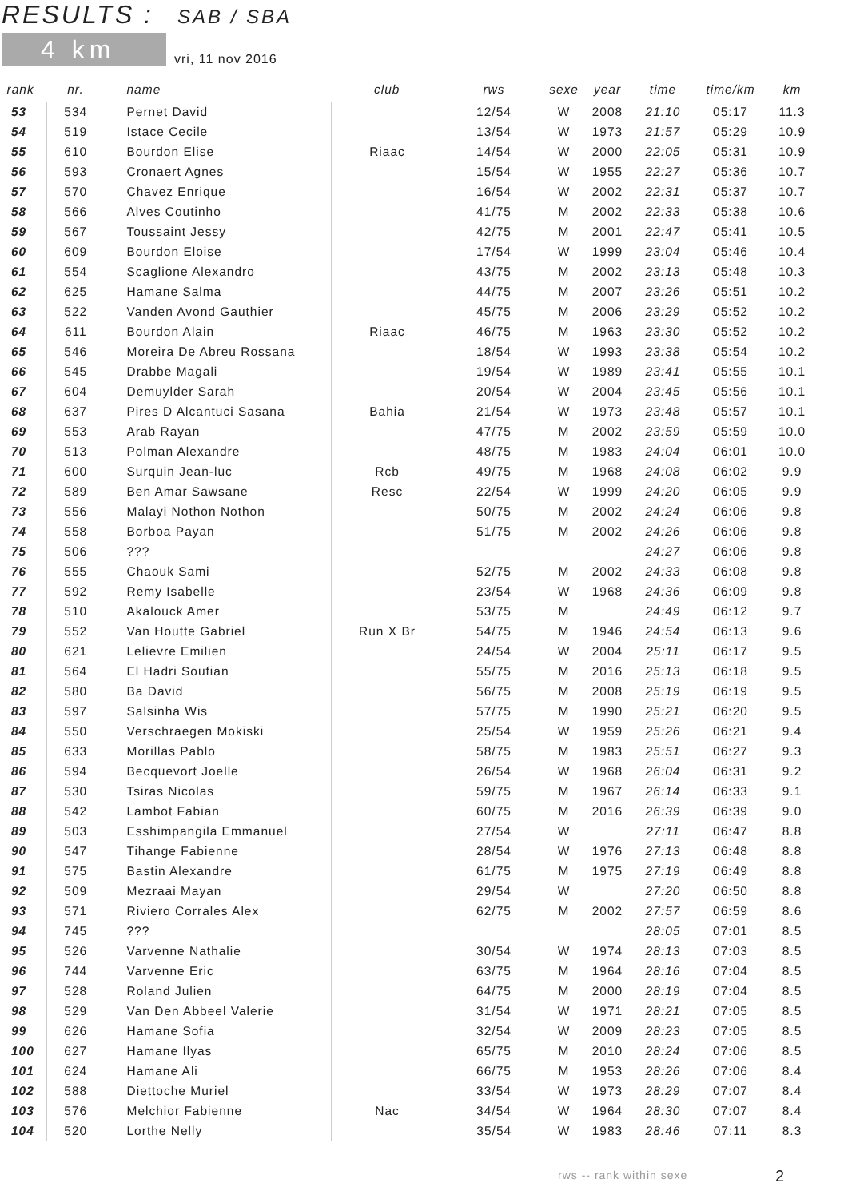RESULTS : SAB / SBA
4 km
vri, 11 nov 2016
| rank | nr. | name | club | rws | sexe | year | time | time/km | km |
| --- | --- | --- | --- | --- | --- | --- | --- | --- | --- |
| 53 | 534 | Pernet David | | 12/54 | W | 2008 | 21:10 | 05:17 | 11.3 |
| 54 | 519 | Istace Cecile | | 13/54 | W | 1973 | 21:57 | 05:29 | 10.9 |
| 55 | 610 | Bourdon Elise | Riaac | 14/54 | W | 2000 | 22:05 | 05:31 | 10.9 |
| 56 | 593 | Cronaert Agnes | | 15/54 | W | 1955 | 22:27 | 05:36 | 10.7 |
| 57 | 570 | Chavez Enrique | | 16/54 | W | 2002 | 22:31 | 05:37 | 10.7 |
| 58 | 566 | Alves Coutinho | | 41/75 | M | 2002 | 22:33 | 05:38 | 10.6 |
| 59 | 567 | Toussaint Jessy | | 42/75 | M | 2001 | 22:47 | 05:41 | 10.5 |
| 60 | 609 | Bourdon Eloise | | 17/54 | W | 1999 | 23:04 | 05:46 | 10.4 |
| 61 | 554 | Scaglione Alexandro | | 43/75 | M | 2002 | 23:13 | 05:48 | 10.3 |
| 62 | 625 | Hamane Salma | | 44/75 | M | 2007 | 23:26 | 05:51 | 10.2 |
| 63 | 522 | Vanden Avond Gauthier | | 45/75 | M | 2006 | 23:29 | 05:52 | 10.2 |
| 64 | 611 | Bourdon Alain | Riaac | 46/75 | M | 1963 | 23:30 | 05:52 | 10.2 |
| 65 | 546 | Moreira De Abreu Rossana | | 18/54 | W | 1993 | 23:38 | 05:54 | 10.2 |
| 66 | 545 | Drabbe Magali | | 19/54 | W | 1989 | 23:41 | 05:55 | 10.1 |
| 67 | 604 | Demuylder Sarah | | 20/54 | W | 2004 | 23:45 | 05:56 | 10.1 |
| 68 | 637 | Pires D Alcantuci Sasana | Bahia | 21/54 | W | 1973 | 23:48 | 05:57 | 10.1 |
| 69 | 553 | Arab Rayan | | 47/75 | M | 2002 | 23:59 | 05:59 | 10.0 |
| 70 | 513 | Polman Alexandre | | 48/75 | M | 1983 | 24:04 | 06:01 | 10.0 |
| 71 | 600 | Surquin Jean-luc | Rcb | 49/75 | M | 1968 | 24:08 | 06:02 | 9.9 |
| 72 | 589 | Ben Amar Sawsane | Resc | 22/54 | W | 1999 | 24:20 | 06:05 | 9.9 |
| 73 | 556 | Malayi Nothon Nothon | | 50/75 | M | 2002 | 24:24 | 06:06 | 9.8 |
| 74 | 558 | Borboa Payan | | 51/75 | M | 2002 | 24:26 | 06:06 | 9.8 |
| 75 | 506 | ??? | | | | | 24:27 | 06:06 | 9.8 |
| 76 | 555 | Chaouk Sami | | 52/75 | M | 2002 | 24:33 | 06:08 | 9.8 |
| 77 | 592 | Remy Isabelle | | 23/54 | W | 1968 | 24:36 | 06:09 | 9.8 |
| 78 | 510 | Akalouck Amer | | 53/75 | M | | 24:49 | 06:12 | 9.7 |
| 79 | 552 | Van Houtte Gabriel | Run X Br | 54/75 | M | 1946 | 24:54 | 06:13 | 9.6 |
| 80 | 621 | Lelievre Emilien | | 24/54 | W | 2004 | 25:11 | 06:17 | 9.5 |
| 81 | 564 | El Hadri Soufian | | 55/75 | M | 2016 | 25:13 | 06:18 | 9.5 |
| 82 | 580 | Ba David | | 56/75 | M | 2008 | 25:19 | 06:19 | 9.5 |
| 83 | 597 | Salsinha Wis | | 57/75 | M | 1990 | 25:21 | 06:20 | 9.5 |
| 84 | 550 | Verschraegen Mokiski | | 25/54 | W | 1959 | 25:26 | 06:21 | 9.4 |
| 85 | 633 | Morillas Pablo | | 58/75 | M | 1983 | 25:51 | 06:27 | 9.3 |
| 86 | 594 | Becquevort Joelle | | 26/54 | W | 1968 | 26:04 | 06:31 | 9.2 |
| 87 | 530 | Tsiras Nicolas | | 59/75 | M | 1967 | 26:14 | 06:33 | 9.1 |
| 88 | 542 | Lambot Fabian | | 60/75 | M | 2016 | 26:39 | 06:39 | 9.0 |
| 89 | 503 | Esshimpangila Emmanuel | | 27/54 | W | | 27:11 | 06:47 | 8.8 |
| 90 | 547 | Tihange Fabienne | | 28/54 | W | 1976 | 27:13 | 06:48 | 8.8 |
| 91 | 575 | Bastin Alexandre | | 61/75 | M | 1975 | 27:19 | 06:49 | 8.8 |
| 92 | 509 | Mezraai Mayan | | 29/54 | W | | 27:20 | 06:50 | 8.8 |
| 93 | 571 | Riviero Corrales Alex | | 62/75 | M | 2002 | 27:57 | 06:59 | 8.6 |
| 94 | 745 | ??? | | | | | 28:05 | 07:01 | 8.5 |
| 95 | 526 | Varvenne Nathalie | | 30/54 | W | 1974 | 28:13 | 07:03 | 8.5 |
| 96 | 744 | Varvenne Eric | | 63/75 | M | 1964 | 28:16 | 07:04 | 8.5 |
| 97 | 528 | Roland Julien | | 64/75 | M | 2000 | 28:19 | 07:04 | 8.5 |
| 98 | 529 | Van Den Abbeel Valerie | | 31/54 | W | 1971 | 28:21 | 07:05 | 8.5 |
| 99 | 626 | Hamane Sofia | | 32/54 | W | 2009 | 28:23 | 07:05 | 8.5 |
| 100 | 627 | Hamane Ilyas | | 65/75 | M | 2010 | 28:24 | 07:06 | 8.5 |
| 101 | 624 | Hamane Ali | | 66/75 | M | 1953 | 28:26 | 07:06 | 8.4 |
| 102 | 588 | Diettoche Muriel | | 33/54 | W | 1973 | 28:29 | 07:07 | 8.4 |
| 103 | 576 | Melchior Fabienne | Nac | 34/54 | W | 1964 | 28:30 | 07:07 | 8.4 |
| 104 | 520 | Lorthe Nelly | | 35/54 | W | 1983 | 28:46 | 07:11 | 8.3 |
rws -- rank within sexe 2